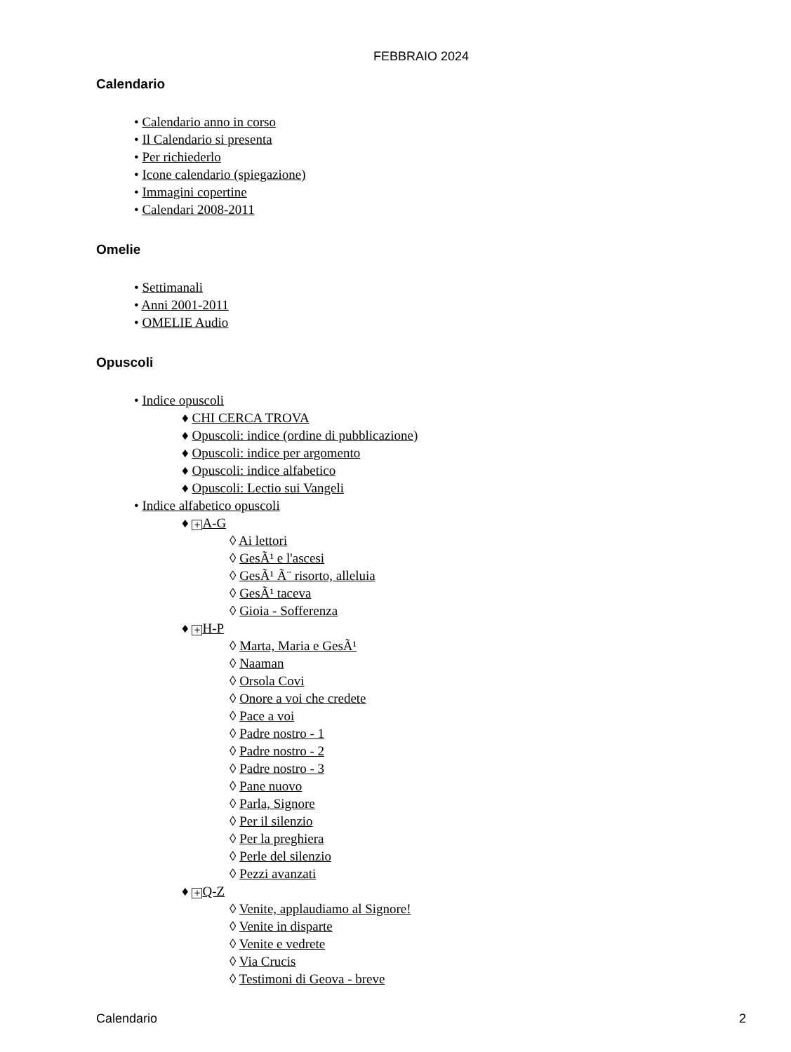FEBBRAIO 2024
Calendario
• Calendario anno in corso
• Il Calendario si presenta
• Per richiederlo
• Icone calendario (spiegazione)
• Immagini copertine
• Calendari 2008-2011
Omelie
• Settimanali
• Anni 2001-2011
• OMELIE Audio
Opuscoli
• Indice opuscoli
♦ CHI CERCA TROVA
♦ Opuscoli: indice (ordine di pubblicazione)
♦ Opuscoli: indice per argomento
♦ Opuscoli: indice alfabetico
♦ Opuscoli: Lectio sui Vangeli
• Indice alfabetico opuscoli
♦ + A-G
◊ Ai lettori
◊ GesÃ¹ e l'ascesi
◊ GesÃ¹ Ã¨ risorto, alleluia
◊ GesÃ¹ taceva
◊ Gioia - Sofferenza
♦ + H-P
◊ Marta, Maria e GesÃ¹
◊ Naaman
◊ Orsola Covi
◊ Onore a voi che credete
◊ Pace a voi
◊ Padre nostro - 1
◊ Padre nostro - 2
◊ Padre nostro - 3
◊ Pane nuovo
◊ Parla, Signore
◊ Per il silenzio
◊ Per la preghiera
◊ Perle del silenzio
◊ Pezzi avanzati
♦ + Q-Z
◊ Venite, applaudiamo al Signore!
◊ Venite in disparte
◊ Venite e vedrete
◊ Via Crucis
◊ Testimoni di Geova - breve
Calendario 2